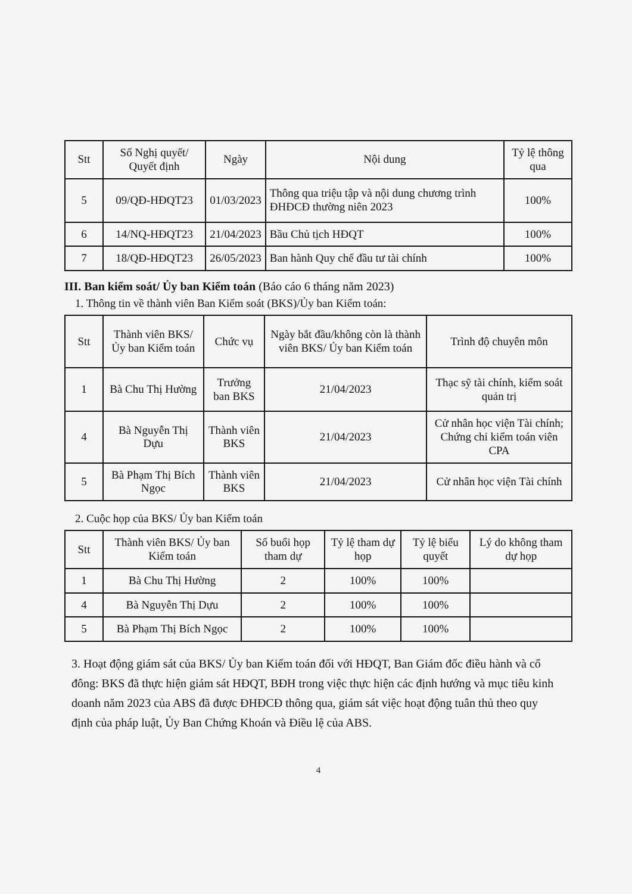| Stt | Số Nghị quyết/ Quyết định | Ngày | Nội dung | Tỷ lệ thông qua |
| --- | --- | --- | --- | --- |
| 5 | 09/QĐ-HĐQT23 | 01/03/2023 | Thông qua triệu tập và nội dung chương trình ĐHĐCĐ thường niên 2023 | 100% |
| 6 | 14/NQ-HĐQT23 | 21/04/2023 | Bầu Chủ tịch HĐQT | 100% |
| 7 | 18/QĐ-HĐQT23 | 26/05/2023 | Ban hành Quy chế đầu tư tài chính | 100% |
III. Ban kiểm soát/ Ủy ban Kiểm toán (Báo cáo 6 tháng năm 2023)
1. Thông tin về thành viên Ban Kiểm soát (BKS)/Ủy ban Kiểm toán:
| Stt | Thành viên BKS/ Ủy ban Kiểm toán | Chức vụ | Ngày bắt đầu/không còn là thành viên BKS/ Ủy ban Kiểm toán | Trình độ chuyên môn |
| --- | --- | --- | --- | --- |
| 1 | Bà Chu Thị Hường | Trưởng ban BKS | 21/04/2023 | Thạc sỹ tài chính, kiểm soát quản trị |
| 4 | Bà Nguyễn Thị Dựu | Thành viên BKS | 21/04/2023 | Cử nhân học viện Tài chính; Chứng chỉ kiểm toán viên CPA |
| 5 | Bà Phạm Thị Bích Ngọc | Thành viên BKS | 21/04/2023 | Cử nhân học viện Tài chính |
2. Cuộc họp của BKS/ Ủy ban Kiểm toán
| Stt | Thành viên BKS/ Ủy ban Kiểm toán | Số buổi họp tham dự | Tỷ lệ tham dự họp | Tỷ lệ biểu quyết | Lý do không tham dự họp |
| --- | --- | --- | --- | --- | --- |
| 1 | Bà Chu Thị Hường | 2 | 100% | 100% | |
| 4 | Bà Nguyễn Thị Dựu | 2 | 100% | 100% | |
| 5 | Bà Phạm Thị Bích Ngọc | 2 | 100% | 100% | |
3. Hoạt động giám sát của BKS/ Ủy ban Kiểm toán đối với HĐQT, Ban Giám đốc điều hành và cổ đông: BKS đã thực hiện giám sát HĐQT, BĐH trong việc thực hiện các định hướng và mục tiêu kinh doanh năm 2023 của ABS đã được ĐHĐCĐ thông qua, giám sát việc hoạt động tuân thủ theo quy định của pháp luật, Ủy Ban Chứng Khoán và Điều lệ của ABS.
4